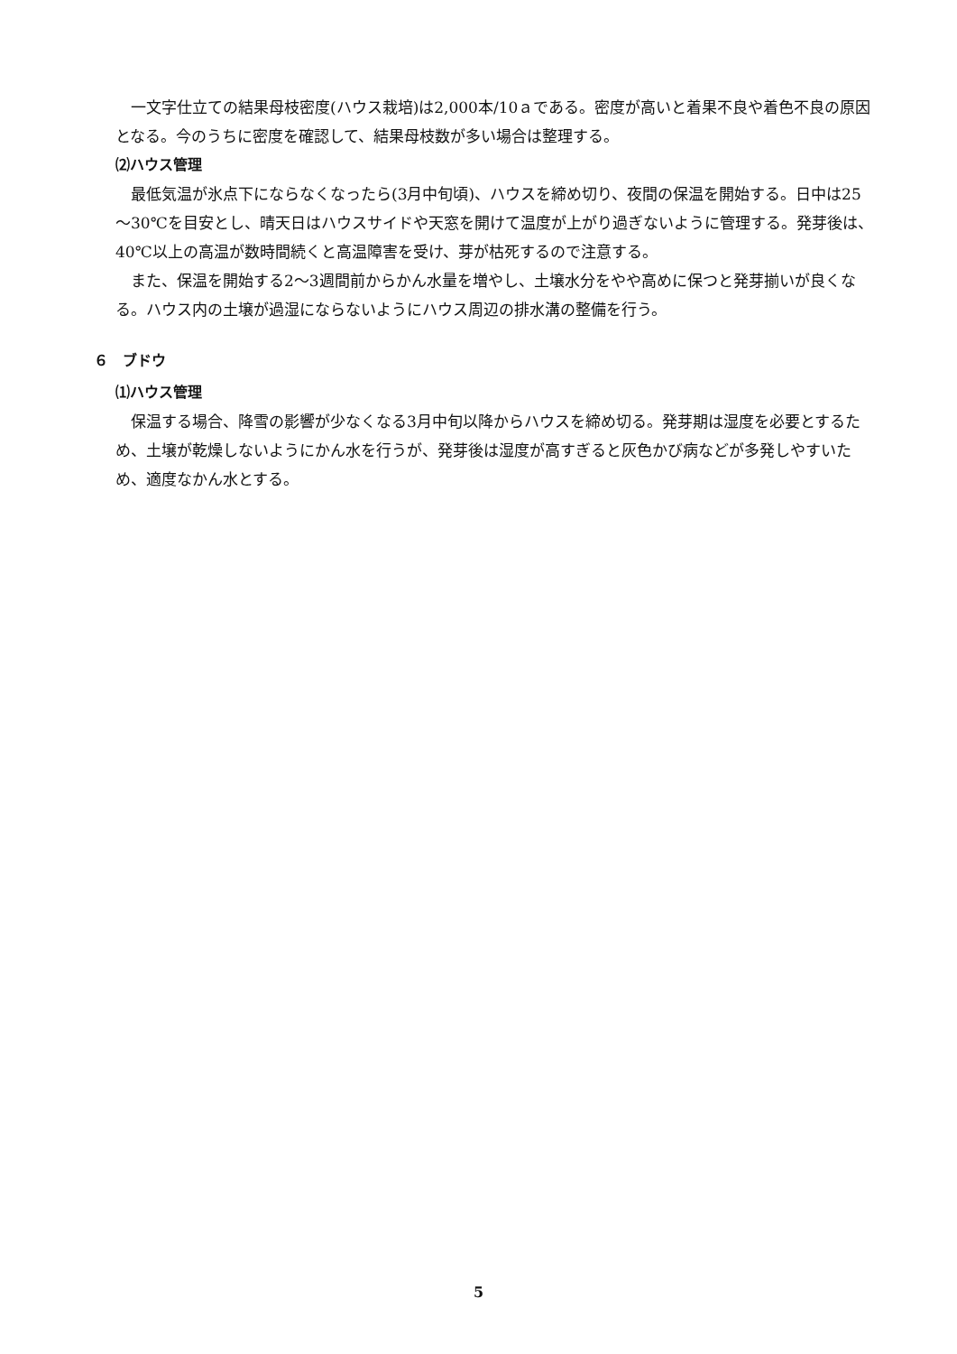一文字仕立ての結果母枝密度(ハウス栽培)は2,000本/10ａである。密度が高いと着果不良や着色不良の原因となる。今のうちに密度を確認して、結果母枝数が多い場合は整理する。
⑵ハウス管理
最低気温が氷点下にならなくなったら(3月中旬頃)、ハウスを締め切り、夜間の保温を開始する。日中は25～30℃を目安とし、晴天日はハウスサイドや天窓を開けて温度が上がり過ぎないように管理する。発芽後は、40℃以上の高温が数時間続くと高温障害を受け、芽が枯死するので注意する。
また、保温を開始する2～3週間前からかん水量を増やし、土壌水分をやや高めに保つと発芽揃いが良くなる。ハウス内の土壌が過湿にならないようにハウス周辺の排水溝の整備を行う。
６　ブドウ
⑴ハウス管理
保温する場合、降雪の影響が少なくなる3月中旬以降からハウスを締め切る。発芽期は湿度を必要とするため、土壌が乾燥しないようにかん水を行うが、発芽後は湿度が高すぎると灰色かび病などが多発しやすいため、適度なかん水とする。
5